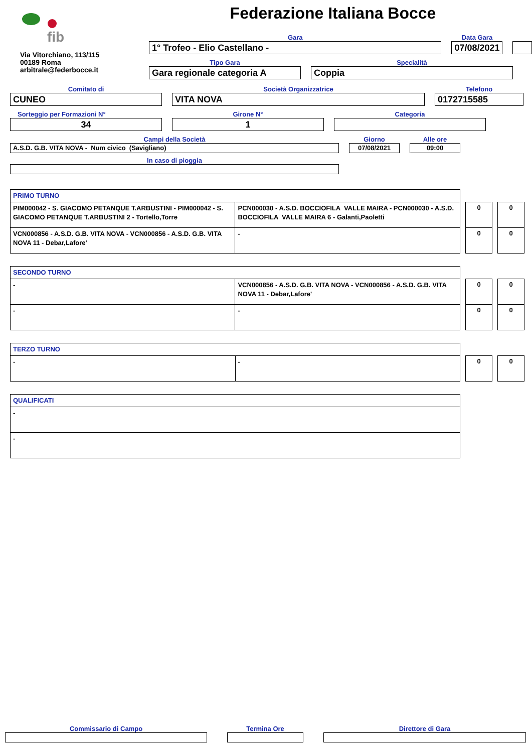fib
Via Vitorchiano, 113/115
00189 Roma
arbitrale@federbocce.it
Federazione Italiana Bocce
Gara
1° Trofeo - Elio Castellano -
Data Gara
07/08/2021
Tipo Gara
Gara regionale categoria A
Specialità
Coppia
Comitato di
CUNEO
Società Organizzatrice
VITA NOVA
Telefono
0172715585
Sorteggio per Formazioni N°
34
Girone N°
1
Categoria
Campi della Società
A.S.D. G.B. VITA NOVA - Num civico (Savigliano)
Giorno
07/08/2021
Alle ore
09:00
In caso di pioggia
| PRIMO TURNO | |
| PIM000042 - S. GIACOMO PETANQUE T.ARBUSTINI - PIM000042 - S. GIACOMO PETANQUE T.ARBUSTINI 2 - Tortello,Torre | PCN000030 - A.S.D. BOCCIOFILA VALLE MAIRA - PCN000030 - A.S.D. BOCCIOFILA VALLE MAIRA 6 - Galanti,Paoletti |
| VCN000856 - A.S.D. G.B. VITA NOVA - VCN000856 - A.S.D. G.B. VITA NOVA 11 - Debar,Lafore' | - |
| 0 |
| 0 |
| 0 |
| 0 |
| SECONDO TURNO | |
| - | VCN000856 - A.S.D. G.B. VITA NOVA - VCN000856 - A.S.D. G.B. VITA NOVA 11 - Debar,Lafore' |
| - | - |
| 0 |
| 0 |
| 0 |
| 0 |
| TERZO TURNO | |
| - | - |
| 0 |
| 0 |
| QUALIFICATI |
| - |
| - |
Commissario di Campo Termina Ore Direttore di Gara